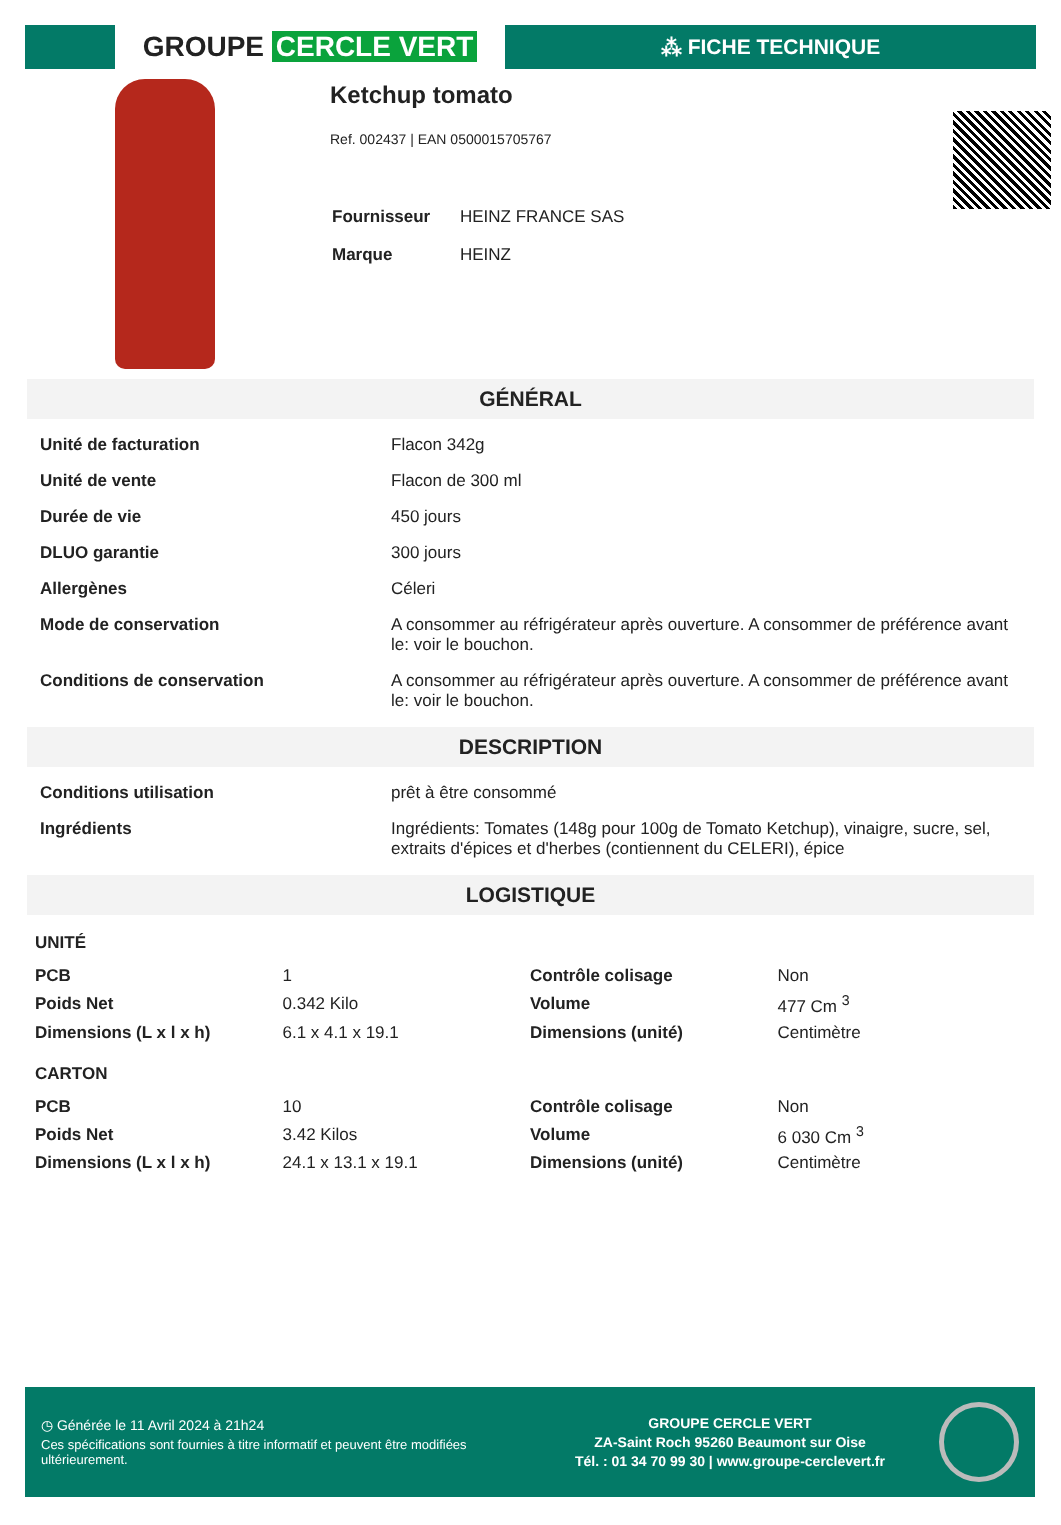GROUPE CERCLE VERT
⁂ FICHE TECHNIQUE
Ketchup tomato
Ref. 002437 | EAN 0500015705767
| Fournisseur | HEINZ FRANCE SAS |
| Marque | HEINZ |
GÉNÉRAL
| Unité de facturation | Flacon 342g |
| Unité de vente | Flacon de 300 ml |
| Durée de vie | 450 jours |
| DLUO garantie | 300 jours |
| Allergènes | Céleri |
| Mode de conservation | A consommer au réfrigérateur après ouverture. A consommer de préférence avant le: voir le bouchon. |
| Conditions de conservation | A consommer au réfrigérateur après ouverture. A consommer de préférence avant le: voir le bouchon. |
DESCRIPTION
| Conditions utilisation | prêt à être consommé |
| Ingrédients | Ingrédients: Tomates (148g pour 100g de Tomato Ketchup), vinaigre, sucre, sel, extraits d'épices et d'herbes (contiennent du CELERI), épice |
LOGISTIQUE
UNITÉ
| PCB | 1 | Contrôle colisage | Non |
| Poids Net | 0.342 Kilo | Volume | 477 Cm <sup>3</sup> |
| Dimensions (L x l x h) | 6.1 x 4.1 x 19.1 | Dimensions (unité) | Centimètre |
CARTON
| PCB | 10 | Contrôle colisage | Non |
| Poids Net | 3.42 Kilos | Volume | 6 030 Cm <sup>3</sup> |
| Dimensions (L x l x h) | 24.1 x 13.1 x 19.1 | Dimensions (unité) | Centimètre |
◷ Générée le 11 Avril 2024 à 21h24
Ces spécifications sont fournies à titre informatif et peuvent être modifiées ultérieurement.
GROUPE CERCLE VERT
ZA-Saint Roch 95260 Beaumont sur Oise
Tél. : 01 34 70 99 30 | www.groupe-cerclevert.fr